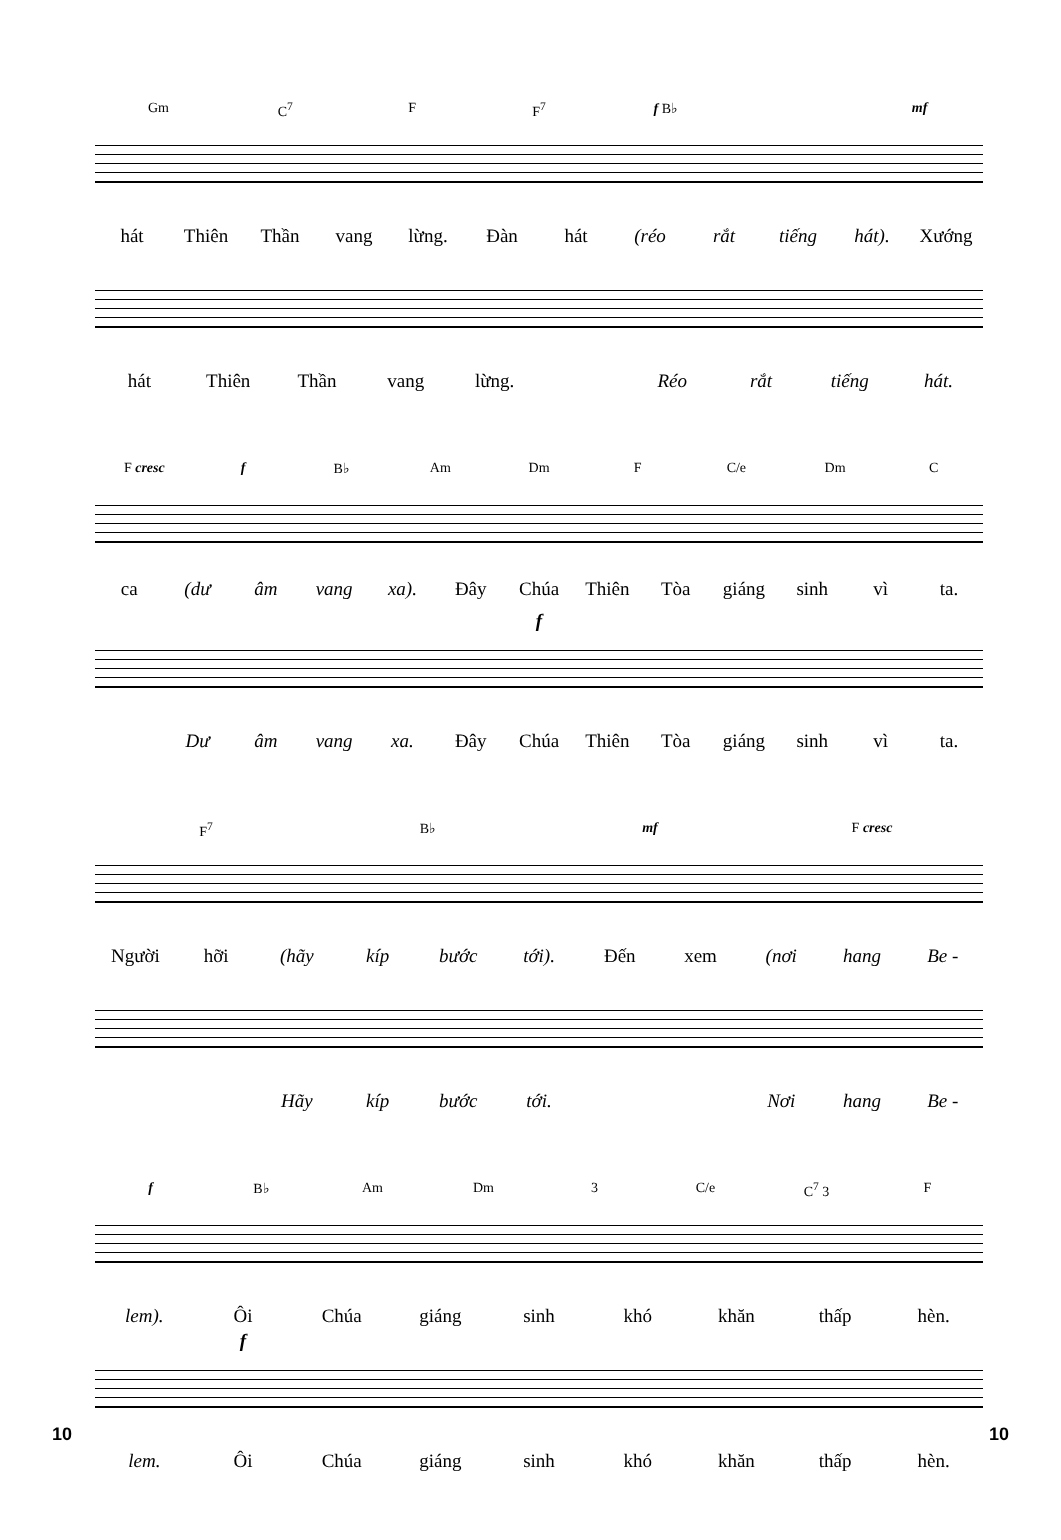Gm C<sup>7</sup> F F<sup>7</sup> f B♭ mf
hát Thiên Thần vang lừng. Đàn hát (réo rắt tiếng hát). Xướng
hát Thiên Thần vang lừng. Réo rắt tiếng hát.
F cresc f B♭ Am Dm F C/e Dm C
ca (dư âm vang xa). Đây Chúa Thiên Tòa giáng sinh vì ta.
f
Dư âm vang xa. Đây Chúa Thiên Tòa giáng sinh vì ta.
F<sup>7</sup> B♭ mf F cresc
Người hỡi (hãy kíp bước tới). Đến xem (nơi hang Be -
Hãy kíp bước tới. Nơi hang Be -
f B♭ Am Dm 3 C/e C<sup>7</sup> 3 F
lem). Ôi Chúa giáng sinh khó khăn thấp hèn.
f
lem. Ôi Chúa giáng sinh khó khăn thấp hèn.
10 10